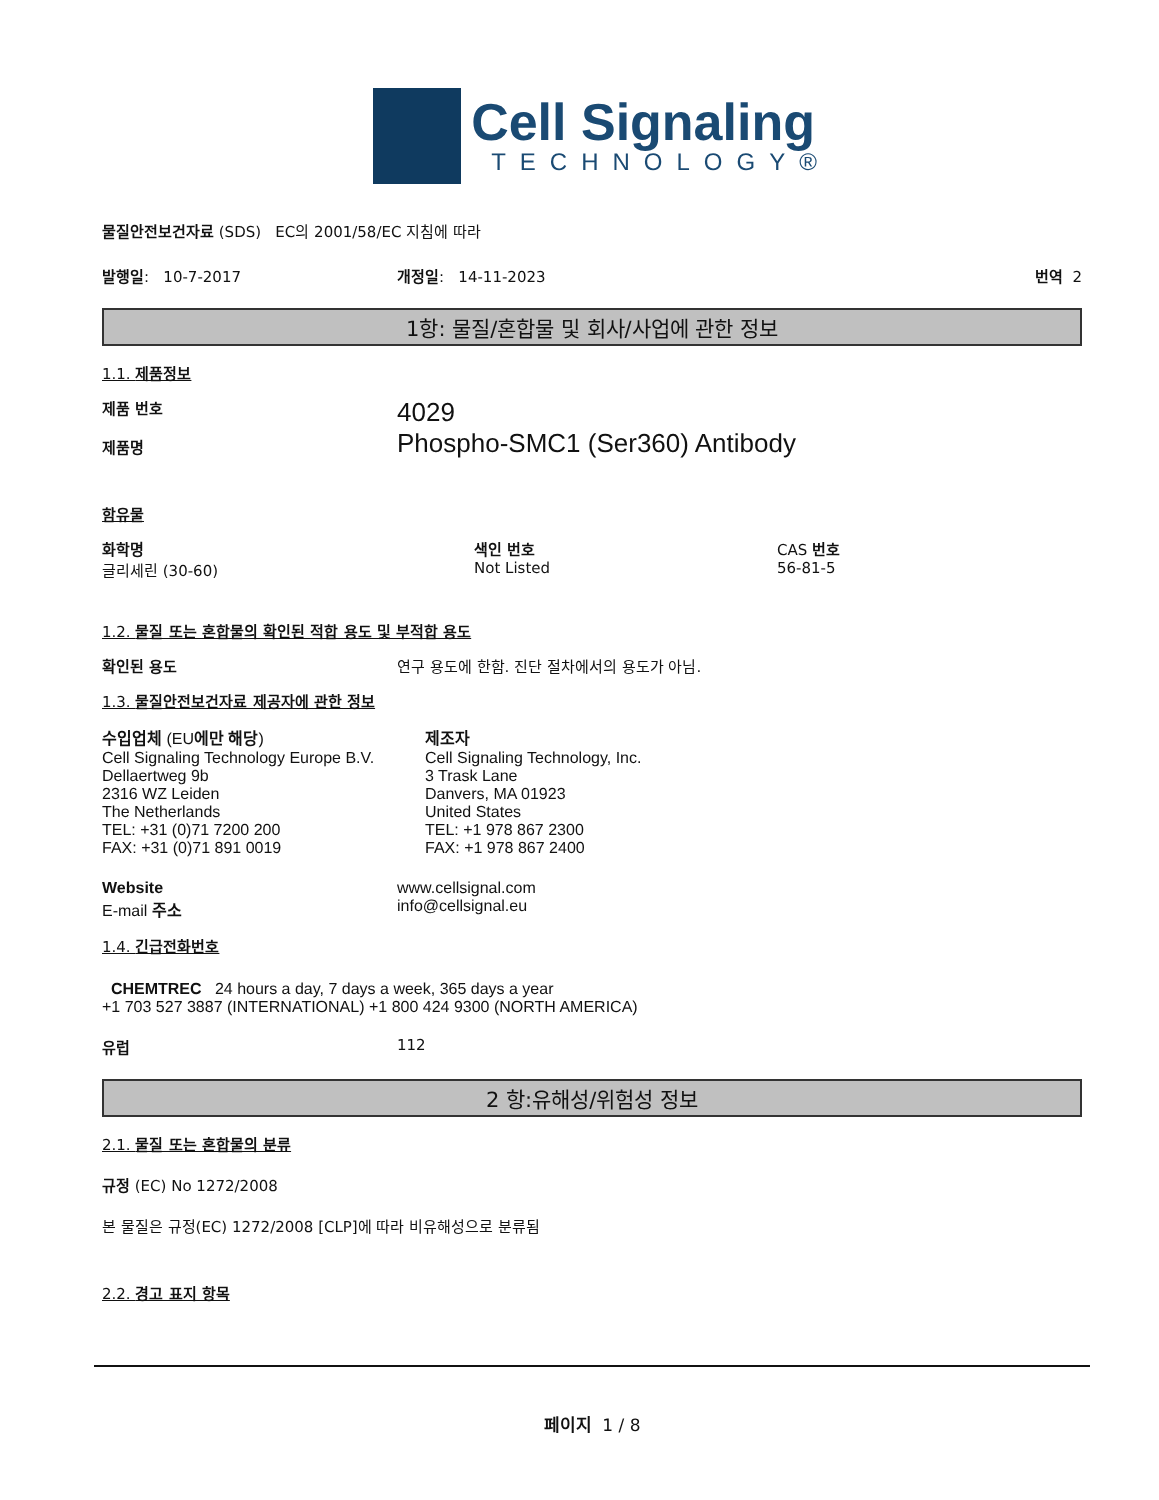Cell Signaling
TECHNOLOGY®
물질안전보건자료 (SDS) EC의 2001/58/EC 지침에 따라
발행일: 10-7-2017 개정일: 14-11-2023 번역 2
1항: 물질/혼합물 및 회사/사업에 관한 정보
1.1. 제품정보
제품 번호
제품명
4029
Phospho-SMC1 (Ser360) Antibody
함유물
화학명
글리세린 (30-60)
색인 번호
Not Listed
CAS 번호
56-81-5
1.2. 물질 또는 혼합물의 확인된 적합 용도 및 부적합 용도
확인된 용도 연구 용도에 한함. 진단 절차에서의 용도가 아님.
1.3. 물질안전보건자료 제공자에 관한 정보
수입업체 (EU에만 해당)
Cell Signaling Technology Europe B.V.
Dellaertweg 9b
2316 WZ Leiden
The Netherlands
TEL: +31 (0)71 7200 200
FAX: +31 (0)71 891 0019
제조자
Cell Signaling Technology, Inc.
3 Trask Lane
Danvers, MA 01923
United States
TEL: +1 978 867 2300
FAX: +1 978 867 2400
Website
E-mail 주소
www.cellsignal.com
info@cellsignal.eu
1.4. 긴급전화번호
CHEMTREC 24 hours a day, 7 days a week, 365 days a year
+1 703 527 3887 (INTERNATIONAL) +1 800 424 9300 (NORTH AMERICA)
유럽 112
2 항:유해성/위험성 정보
2.1. 물질 또는 혼합물의 분류
규정 (EC) No 1272/2008
본 물질은 규정(EC) 1272/2008 [CLP]에 따라 비유해성으로 분류됨
2.2. 경고 표지 항목
페이지 1 / 8